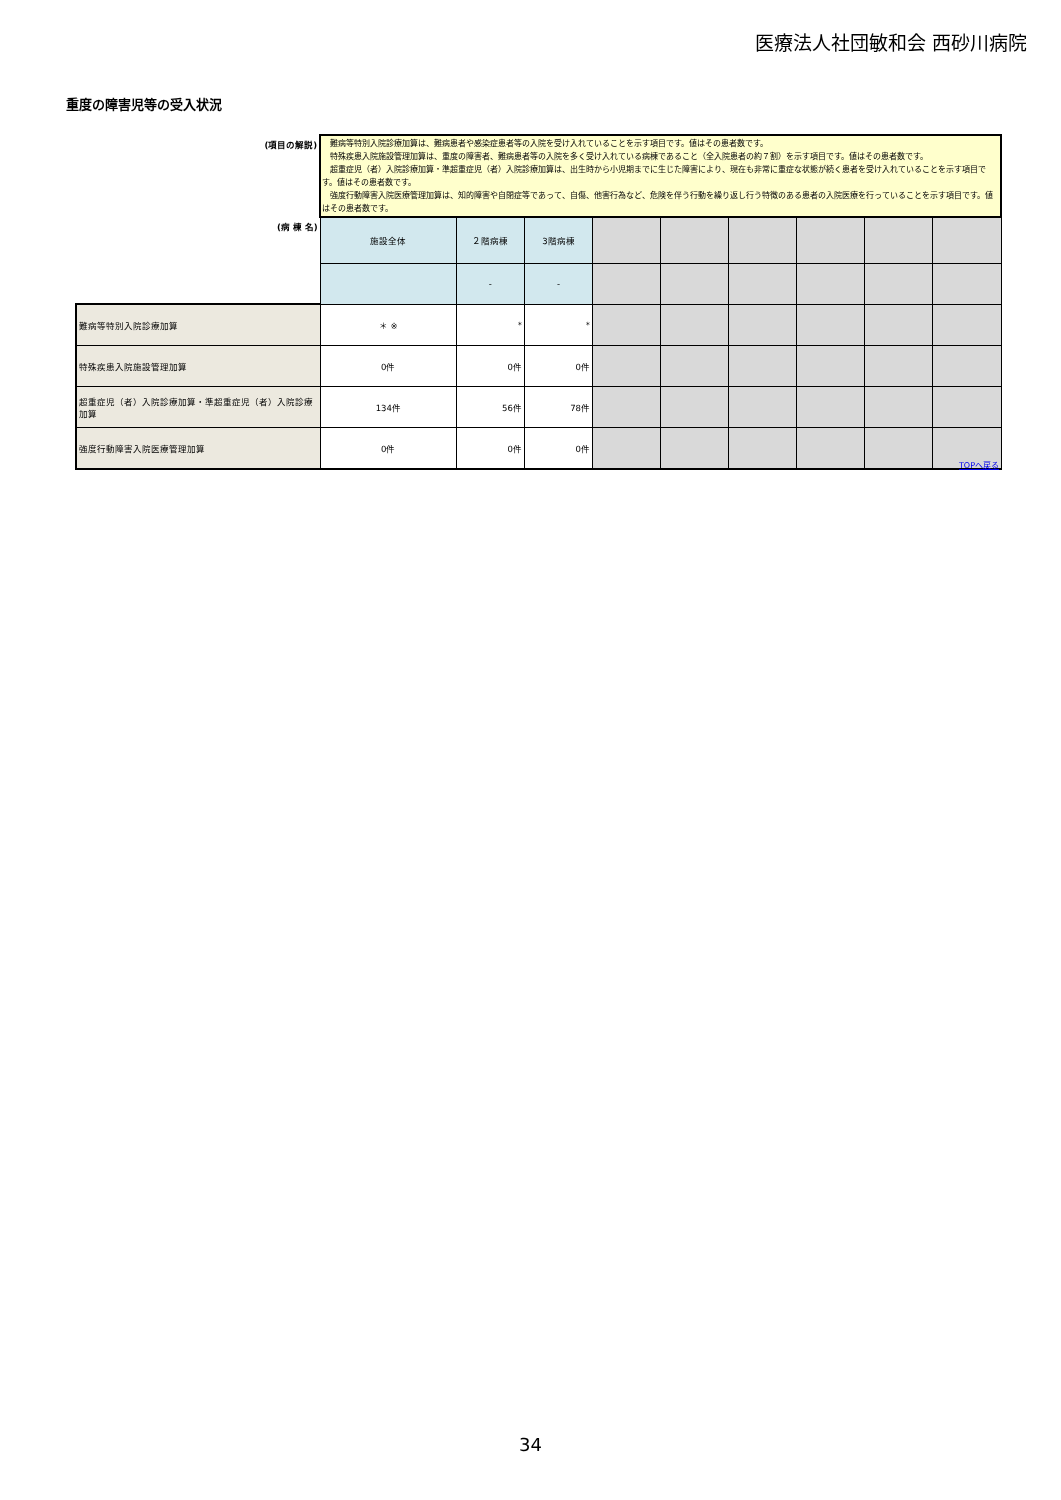医療法人社団敏和会 西砂川病院
重度の障害児等の受入状況
| (項目の解説) | 難病等特別入院診療加算は、難病患者や感染症患者等の入院を受け入れていることを示す項目です。値はその患者数です。 特殊疾患入院施設管理加算は、重度の障害者、難病患者等の入院を多く受け入れている病棟であること（全入院患者の約７割）を示す項目です。値はその患者数です。 超重症児（者）入院診療加算・準超重症児（者）入院診療加算は、出生時から小児期までに生じた障害により、現在も非常に重症な状態が続く患者を受け入れていることを示す項目です。値はその患者数です。 強度行動障害入院医療管理加算は、知的障害や自閉症等であって、自傷、他害行為など、危険を伴う行動を繰り返し行う特徴のある患者の入院医療を行っていることを示す項目です。値はその患者数です。 | | | | | | | | |
| (病 棟 名) | 施設全体 | ２階病棟 | 3階病棟 | | | | | | |
| | | - | - | | | | | | |
| 難病等特別入院診療加算 | ＊ ※ | * | * | | | | | | |
| 特殊疾患入院施設管理加算 | 0件 | 0件 | 0件 | | | | | | |
| 超重症児（者）入院診療加算・準超重症児（者）入院診療加算 | 134件 | 56件 | 78件 | | | | | | |
| 強度行動障害入院医療管理加算 | 0件 | 0件 | 0件 | | | | | | |
TOPへ戻る
34